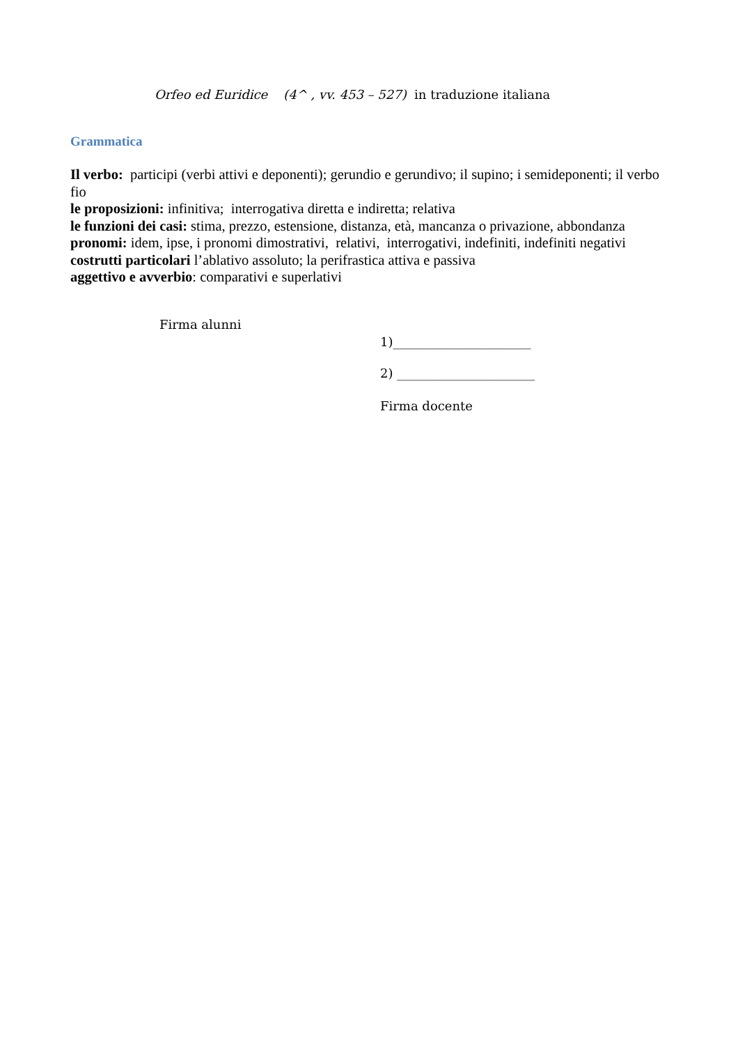Orfeo ed Euridice (4^ , vv. 453 – 527) in traduzione italiana
Grammatica
Il verbo: participi (verbi attivi e deponenti); gerundio e gerundivo; il supino; i semideponenti; il verbo fio
le proposizioni: infinitiva; interrogativa diretta e indiretta; relativa
le funzioni dei casi: stima, prezzo, estensione, distanza, età, mancanza o privazione, abbondanza
pronomi: idem, ipse, i pronomi dimostrativi, relativi, interrogativi, indefiniti, indefiniti negativi
costrutti particolari l’ablativo assoluto; la perifrastica attiva e passiva
aggettivo e avverbio: comparativi e superlativi
Firma alunni
1)______________________
2) ______________________
Firma docente